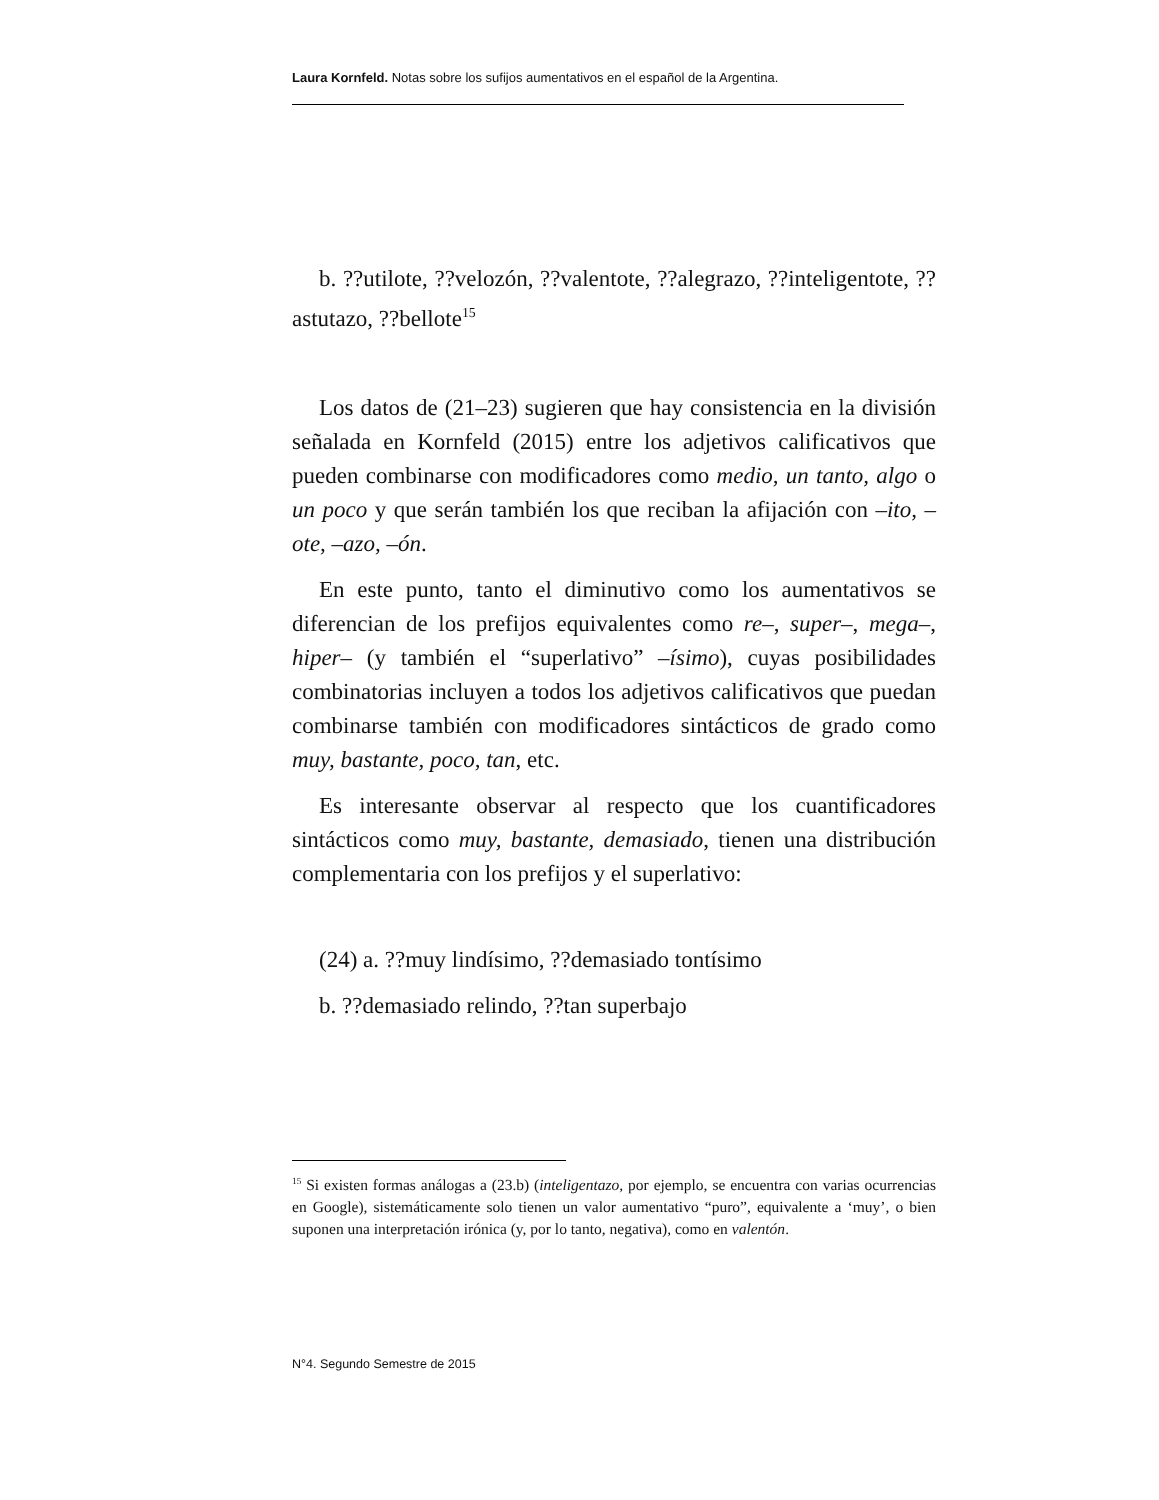Laura Kornfeld. Notas sobre los sufijos aumentativos en el español de la Argentina.
b. ??utilote, ??velozón, ??valentote, ??alegrazo, ??inteligentote, ??astutazo, ??bellote<sup>15</sup>
Los datos de (21–23) sugieren que hay consistencia en la división señalada en Kornfeld (2015) entre los adjetivos calificativos que pueden combinarse con modificadores como medio, un tanto, algo o un poco y que serán también los que reciban la afijación con –ito, –ote, –azo, –ón.
En este punto, tanto el diminutivo como los aumentativos se diferencian de los prefijos equivalentes como re–, super–, mega–, hiper– (y también el “superlativo” –ísimo), cuyas posibilidades combinatorias incluyen a todos los adjetivos calificativos que puedan combinarse también con modificadores sintácticos de grado como muy, bastante, poco, tan, etc.
Es interesante observar al respecto que los cuantificadores sintácticos como muy, bastante, demasiado, tienen una distribución complementaria con los prefijos y el superlativo:
(24) a. ??muy lindísimo, ??demasiado tontísimo
b. ??demasiado relindo, ??tan superbajo
<sup>15</sup> Si existen formas análogas a (23.b) (inteligentazo, por ejemplo, se encuentra con varias ocurrencias en Google), sistemáticamente solo tienen un valor aumentativo “puro”, equivalente a ‘muy’, o bien suponen una interpretación irónica (y, por lo tanto, negativa), como en valentón.
N°4. Segundo Semestre de 2015